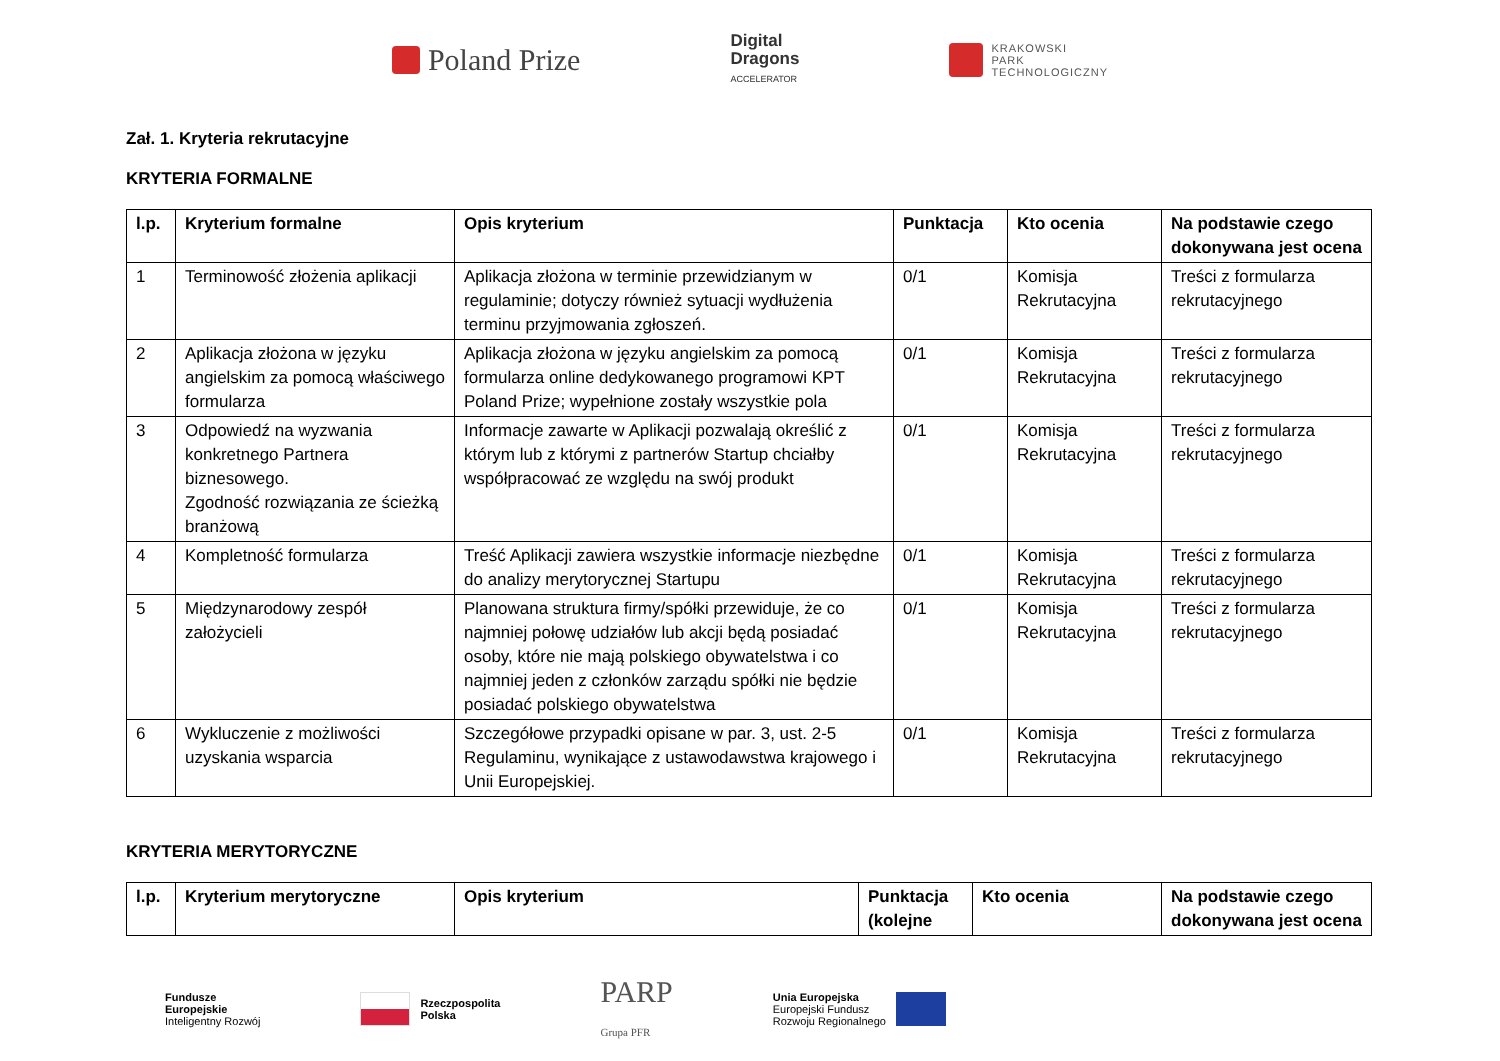Poland Prize
Digital
Dragons
ACCELERATOR
KRAKOWSKI
PARK
TECHNOLOGICZNY
Zał. 1. Kryteria rekrutacyjne
KRYTERIA FORMALNE
| l.p. | Kryterium formalne | Opis kryterium | Punktacja | Kto ocenia | Na podstawie czego dokonywana jest ocena |
| --- | --- | --- | --- | --- | --- |
| 1 | Terminowość złożenia aplikacji | Aplikacja złożona w terminie przewidzianym w regulaminie; dotyczy również sytuacji wydłużenia terminu przyjmowania zgłoszeń. | 0/1 | Komisja Rekrutacyjna | Treści z formularza rekrutacyjnego |
| 2 | Aplikacja złożona w języku angielskim za pomocą właściwego formularza | Aplikacja złożona w języku angielskim za pomocą formularza online dedykowanego programowi KPT Poland Prize; wypełnione zostały wszystkie pola | 0/1 | Komisja Rekrutacyjna | Treści z formularza rekrutacyjnego |
| 3 | Odpowiedź na wyzwania konkretnego Partnera biznesowego. Zgodność rozwiązania ze ścieżką branżową | Informacje zawarte w Aplikacji pozwalają określić z którym lub z którymi z partnerów Startup chciałby współpracować ze względu na swój produkt | 0/1 | Komisja Rekrutacyjna | Treści z formularza rekrutacyjnego |
| 4 | Kompletność formularza | Treść Aplikacji zawiera wszystkie informacje niezbędne do analizy merytorycznej Startupu | 0/1 | Komisja Rekrutacyjna | Treści z formularza rekrutacyjnego |
| 5 | Międzynarodowy zespół założycieli | Planowana struktura firmy/spółki przewiduje, że co najmniej połowę udziałów lub akcji będą posiadać osoby, które nie mają polskiego obywatelstwa i co najmniej jeden z członków zarządu spółki nie będzie posiadać polskiego obywatelstwa | 0/1 | Komisja Rekrutacyjna | Treści z formularza rekrutacyjnego |
| 6 | Wykluczenie z możliwości uzyskania wsparcia | Szczegółowe przypadki opisane w par. 3, ust. 2-5 Regulaminu, wynikające z ustawodawstwa krajowego i Unii Europejskiej. | 0/1 | Komisja Rekrutacyjna | Treści z formularza rekrutacyjnego |
KRYTERIA MERYTORYCZNE
| l.p. | Kryterium merytoryczne | Opis kryterium | Punktacja (kolejne | Kto ocenia | Na podstawie czego dokonywana jest ocena |
| --- | --- | --- | --- | --- | --- |
Fundusze
Europejskie
Inteligentny Rozwój
Rzeczpospolita
Polska
PARP
Grupa PFR
Unia Europejska
Europejski Fundusz
Rozwoju Regionalnego